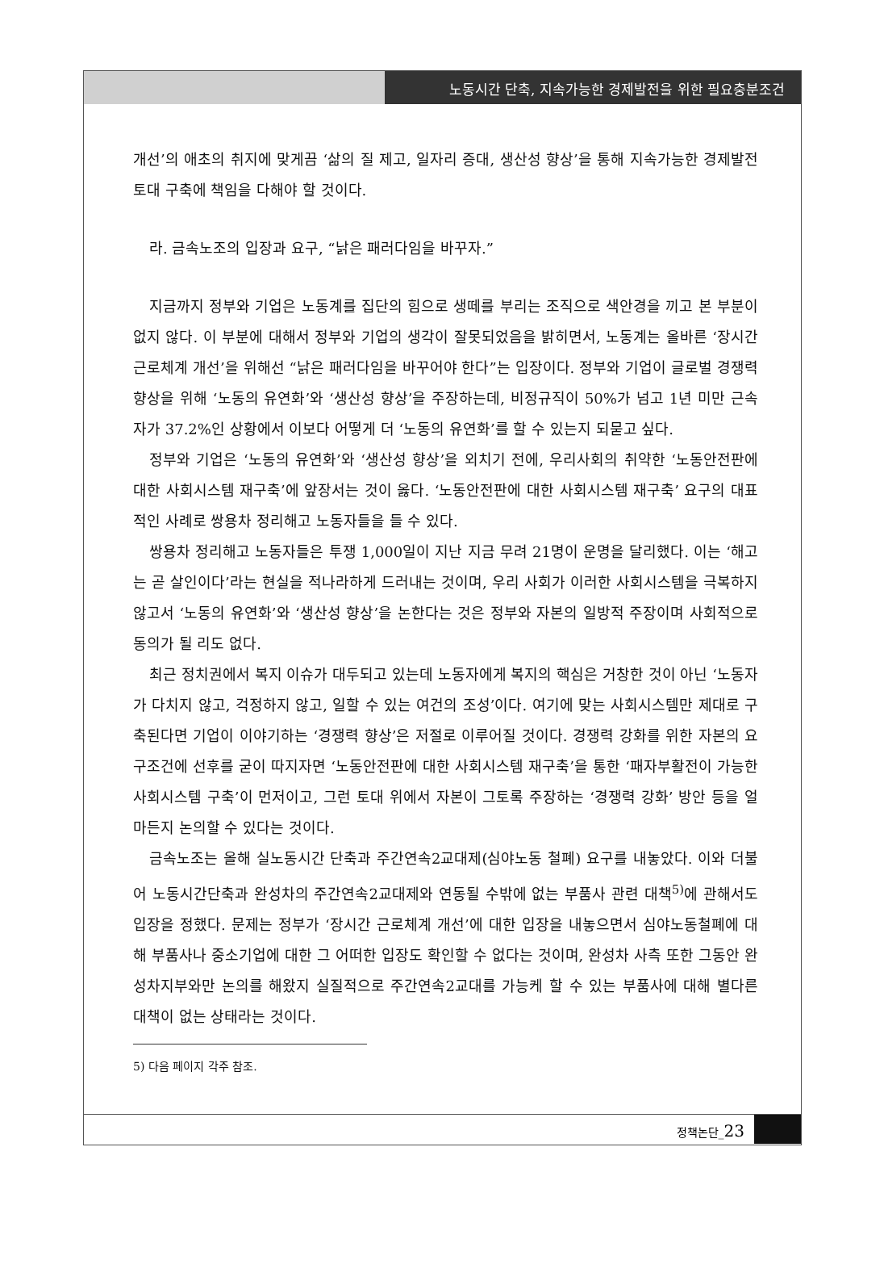노동시간 단축, 지속가능한 경제발전을 위한 필요충분조건
개선’의 애초의 취지에 맞게끔 ‘삶의 질 제고, 일자리 증대, 생산성 향상’을 통해 지속가능한 경제발전 토대 구축에 책임을 다해야 할 것이다.
라. 금속노조의 입장과 요구, “낡은 패러다임을 바꾸자.”
지금까지 정부와 기업은 노동계를 집단의 힘으로 생떼를 부리는 조직으로 색안경을 끼고 본 부분이 없지 않다. 이 부분에 대해서 정부와 기업의 생각이 잘못되었음을 밝히면서, 노동계는 올바른 ‘장시간 근로체계 개선’을 위해선 “낡은 패러다임을 바꾸어야 한다”는 입장이다. 정부와 기업이 글로벌 경쟁력 향상을 위해 ‘노동의 유연화’와 ‘생산성 향상’을 주장하는데, 비정규직이 50%가 넘고 1년 미만 근속자가 37.2%인 상황에서 이보다 어떻게 더 ‘노동의 유연화’를 할 수 있는지 되묻고 싶다.
정부와 기업은 ‘노동의 유연화’와 ‘생산성 향상’을 외치기 전에, 우리사회의 취약한 ‘노동안전판에 대한 사회시스템 재구축’에 앞장서는 것이 옳다. ‘노동안전판에 대한 사회시스템 재구축’ 요구의 대표적인 사례로 쌍용차 정리해고 노동자들을 들 수 있다.
쌍용차 정리해고 노동자들은 투쟁 1,000일이 지난 지금 무려 21명이 운명을 달리했다. 이는 ‘해고는 곧 살인이다’라는 현실을 적나라하게 드러내는 것이며, 우리 사회가 이러한 사회시스템을 극복하지 않고서 ‘노동의 유연화’와 ‘생산성 향상’을 논한다는 것은 정부와 자본의 일방적 주장이며 사회적으로 동의가 될 리도 없다.
최근 정치권에서 복지 이슈가 대두되고 있는데 노동자에게 복지의 핵심은 거창한 것이 아닌 ‘노동자가 다치지 않고, 걱정하지 않고, 일할 수 있는 여건의 조성’이다. 여기에 맞는 사회시스템만 제대로 구축된다면 기업이 이야기하는 ‘경쟁력 향상’은 저절로 이루어질 것이다. 경쟁력 강화를 위한 자본의 요구조건에 선후를 굳이 따지자면 ‘노동안전판에 대한 사회시스템 재구축’을 통한 ‘패자부활전이 가능한 사회시스템 구축’이 먼저이고, 그런 토대 위에서 자본이 그토록 주장하는 ‘경쟁력 강화’ 방안 등을 얼마든지 논의할 수 있다는 것이다.
금속노조는 올해 실노동시간 단축과 주간연속2교대제(심야노동 철폐) 요구를 내놓았다. 이와 더불어 노동시간단축과 완성차의 주간연속2교대제와 연동될 수밖에 없는 부품사 관련 대책<sup>5)</sup>에 관해서도 입장을 정했다. 문제는 정부가 ‘장시간 근로체계 개선’에 대한 입장을 내놓으면서 심야노동철폐에 대해 부품사나 중소기업에 대한 그 어떠한 입장도 확인할 수 없다는 것이며, 완성차 사측 또한 그동안 완성차지부와만 논의를 해왔지 실질적으로 주간연속2교대를 가능케 할 수 있는 부품사에 대해 별다른 대책이 없는 상태라는 것이다.
5) 다음 페이지 각주 참조.
정책논단_23